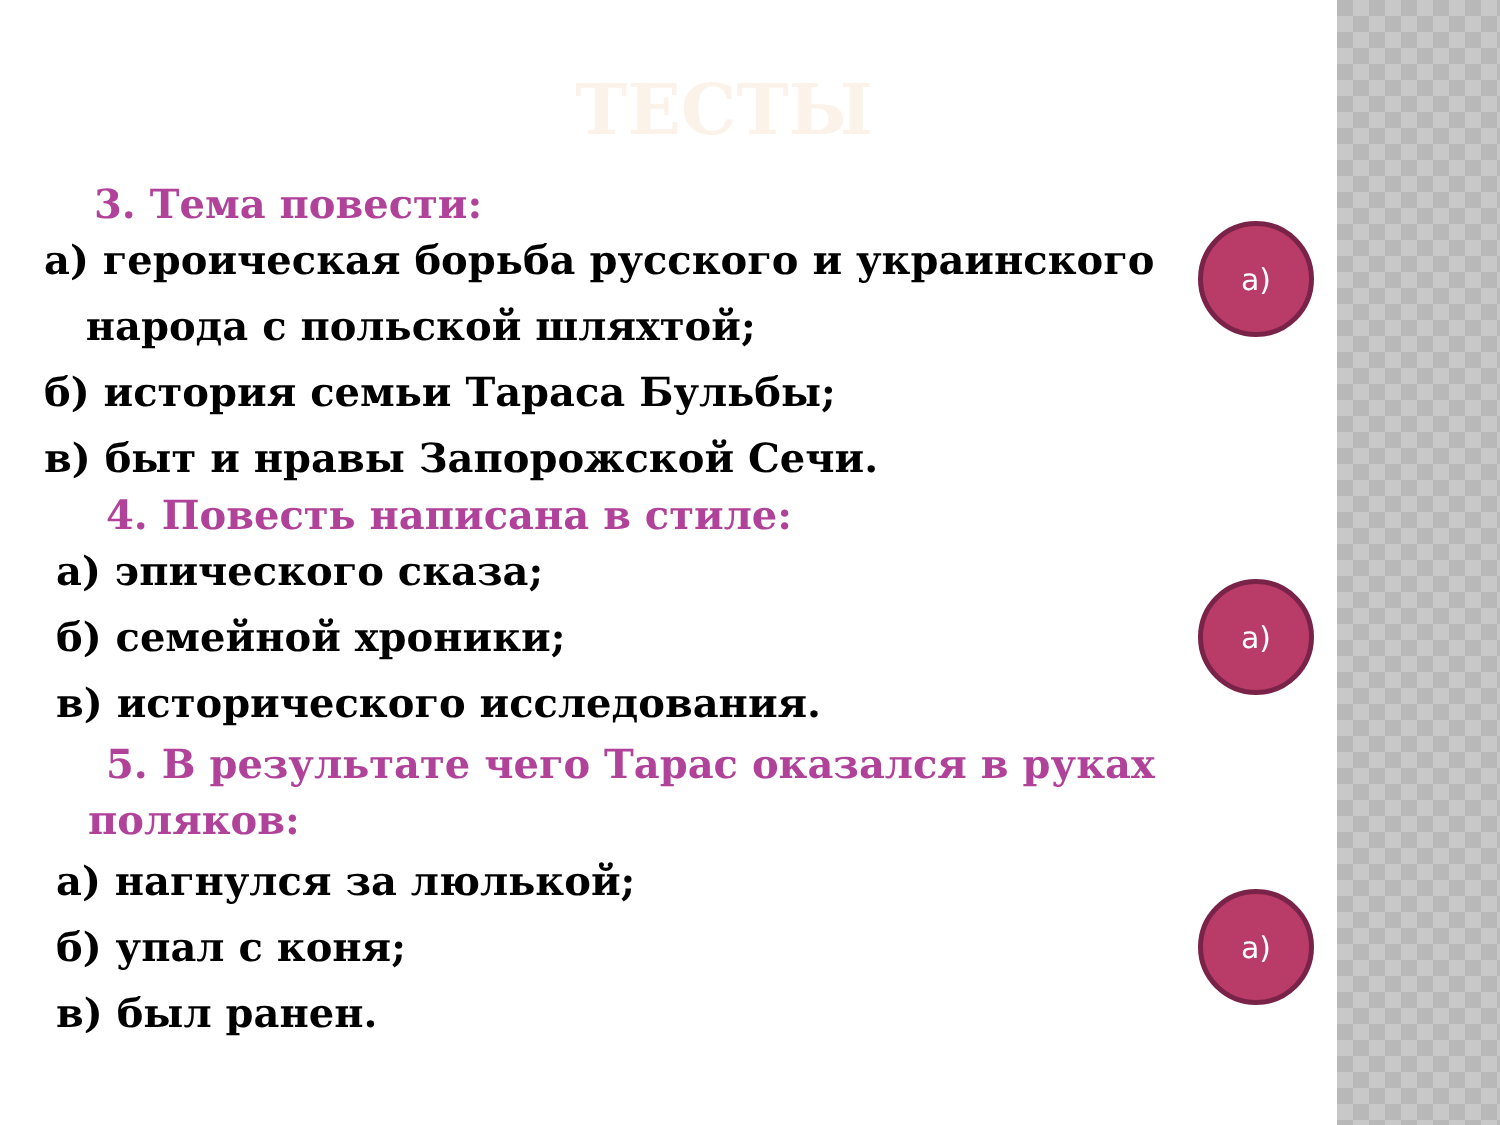ТЕСТЫ
3. Тема повести:
а) героическая борьба русского и украинского
народа с польской шляхтой;
б) история семьи Тараса Бульбы;
в) быт и нравы Запорожской Сечи.
а)
4. Повесть написана в стиле:
а) эпического сказа;
б) семейной хроники;
в) исторического исследования.
а)
5. В результате чего Тарас оказался в руках
поляков:
а) нагнулся за люлькой;
б) упал с коня;
в) был ранен.
а)